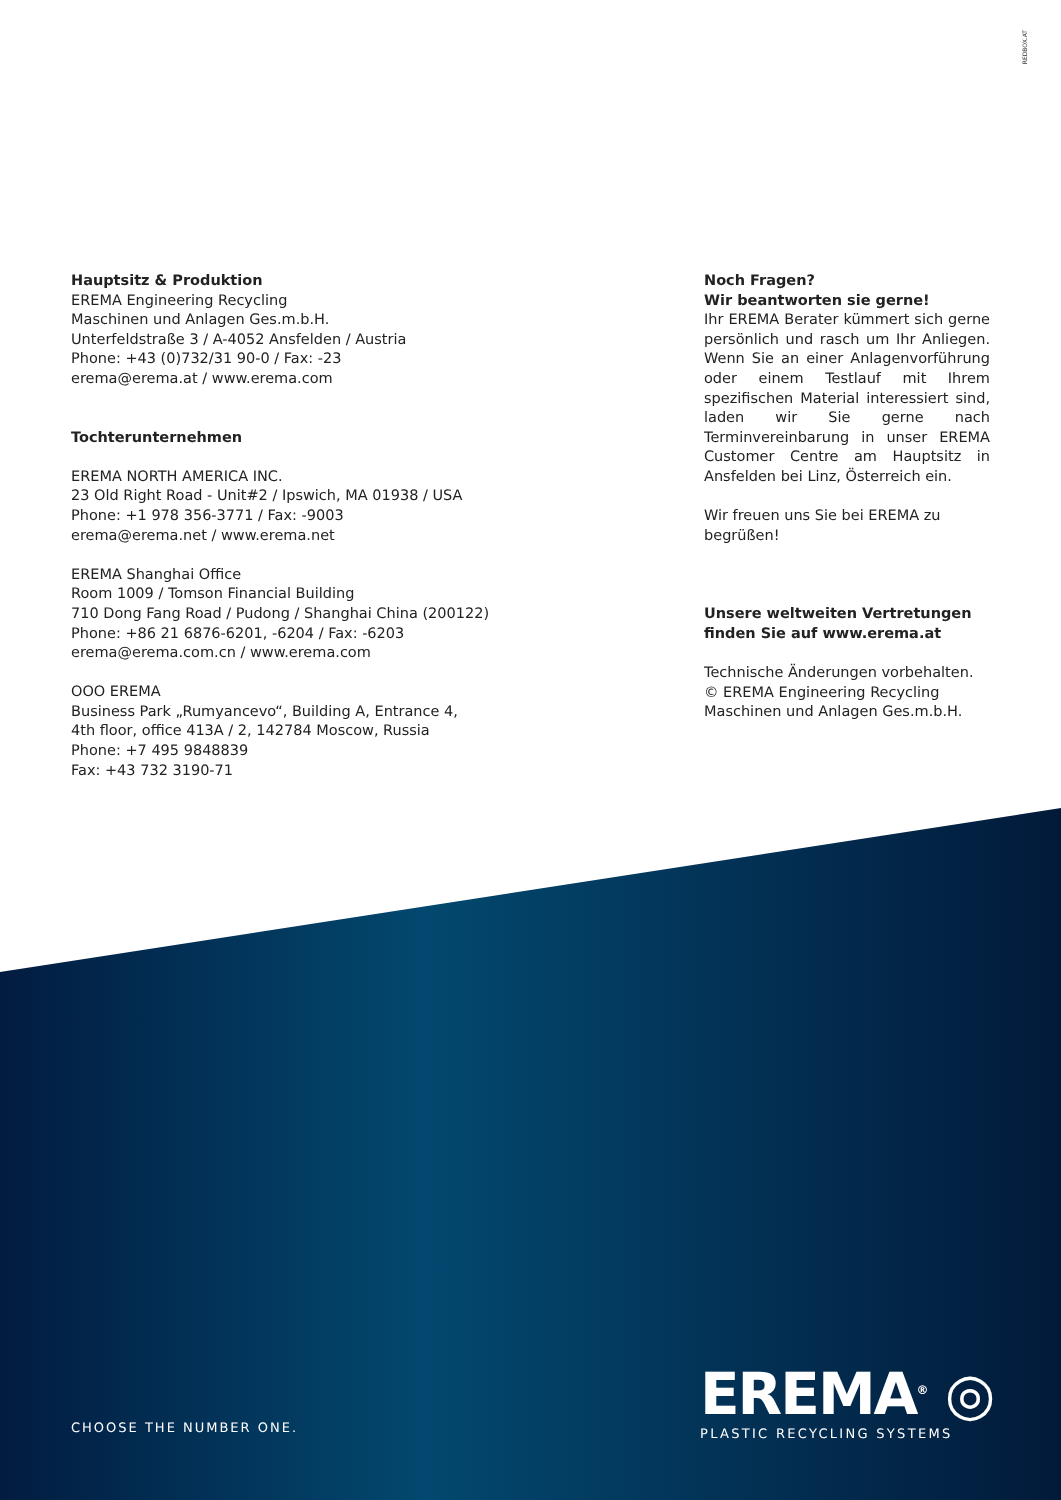REDBOX.AT
Hauptsitz & Produktion
EREMA Engineering Recycling
Maschinen und Anlagen Ges.m.b.H.
Unterfeldstraße 3 / A-4052 Ansfelden / Austria
Phone: +43 (0)732/31 90-0 / Fax: -23
erema@erema.at / www.erema.com
Tochterunternehmen
EREMA NORTH AMERICA INC.
23 Old Right Road - Unit#2 / Ipswich, MA 01938 / USA
Phone: +1 978 356-3771 / Fax: -9003
erema@erema.net / www.erema.net
EREMA Shanghai Office
Room 1009 / Tomson Financial Building
710 Dong Fang Road / Pudong / Shanghai China (200122)
Phone: +86 21 6876-6201, -6204 / Fax: -6203
erema@erema.com.cn / www.erema.com
OOO EREMA
Business Park „Rumyancevo“, Building A, Entrance 4,
4th floor, office 413A / 2, 142784 Moscow, Russia
Phone: +7 495 9848839
Fax: +43 732 3190-71
Noch Fragen?
Wir beantworten sie gerne!
Ihr EREMA Berater kümmert sich gerne persönlich und rasch um Ihr Anliegen. Wenn Sie an einer Anlagenvorführung oder einem Testlauf mit Ihrem spezifischen Material interessiert sind, laden wir Sie gerne nach Terminvereinbarung in unser EREMA Customer Centre am Hauptsitz in Ansfelden bei Linz, Österreich ein.
Wir freuen uns Sie bei EREMA zu begrüßen!
Unsere weltweiten Vertretungen finden Sie auf www.erema.at
Technische Änderungen vorbehalten.
© EREMA Engineering Recycling Maschinen und Anlagen Ges.m.b.H.
CHOOSE THE NUMBER ONE.
EREMA<sup>®</sup> ◎
PLASTIC RECYCLING SYSTEMS